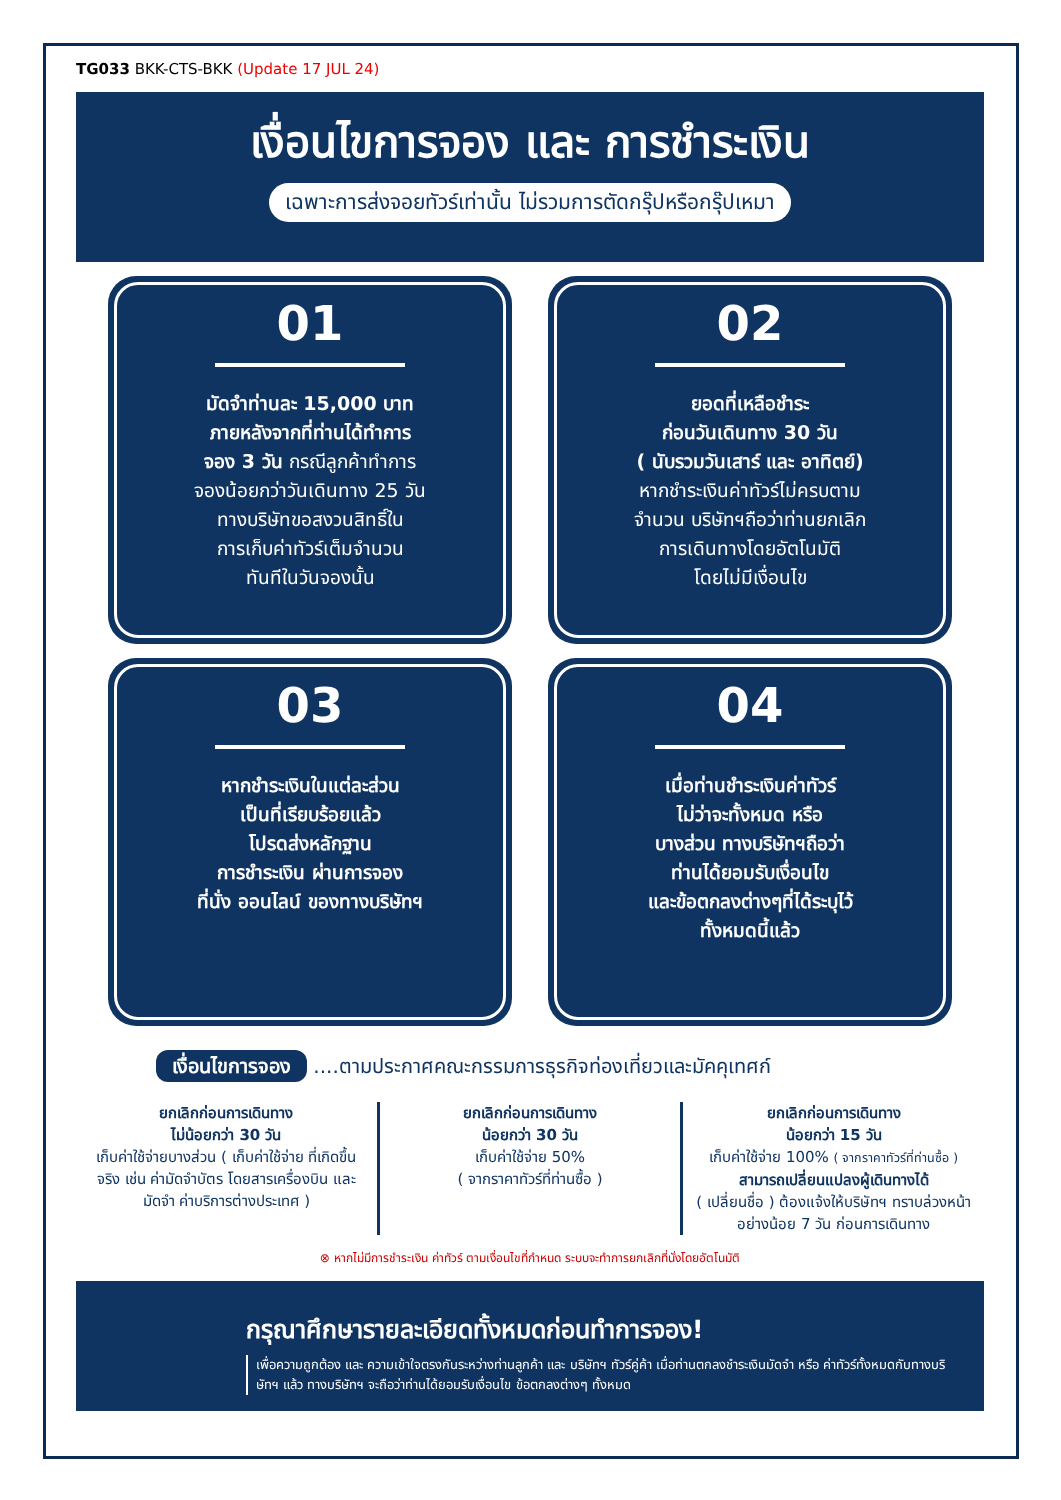TG033 BKK-CTS-BKK (Update 17 JUL 24)
เงื่อนไขการจอง และ การชำระเงิน
เฉพาะการส่งจอยทัวร์เท่านั้น ไม่รวมการตัดกรุ๊ปหรือกรุ๊ปเหมา
01
มัดจำท่านละ 15,000 บาท
ภายหลังจากที่ท่านได้ทำการ
จอง 3 วัน กรณีลูกค้าทำการ
จองน้อยกว่าวันเดินทาง 25 วัน
ทางบริษัทขอสงวนสิทธิ์ใน
การเก็บค่าทัวร์เต็มจำนวน
ทันทีในวันจองนั้น
02
ยอดที่เหลือชำระ
ก่อนวันเดินทาง 30 วัน
( นับรวมวันเสาร์ และ อาทิตย์)
หากชำระเงินค่าทัวร์ไม่ครบตาม
จำนวน บริษัทฯถือว่าท่านยกเลิก
การเดินทางโดยอัตโนมัติ
โดยไม่มีเงื่อนไข
03
หากชำระเงินในแต่ละส่วน
เป็นที่เรียบร้อยแล้ว
โปรดส่งหลักฐาน
การชำระเงิน ผ่านการจอง
ที่นั่ง ออนไลน์ ของทางบริษัทฯ
04
เมื่อท่านชำระเงินค่าทัวร์
ไม่ว่าจะทั้งหมด หรือ
บางส่วน ทางบริษัทฯถือว่า
ท่านได้ยอมรับเงื่อนไข
และข้อตกลงต่างๆที่ได้ระบุไว้
ทั้งหมดนี้แล้ว
เงื่อนไขการจอง ....ตามประกาศคณะกรรมการธุรกิจท่องเที่ยวและมัคคุเทศก์
ยกเลิกก่อนการเดินทาง
ไม่น้อยกว่า 30 วัน
เก็บค่าใช้จ่ายบางส่วน ( เก็บค่าใช้จ่าย ที่เกิดขึ้นจริง เช่น ค่ามัดจำบัตร โดยสารเครื่องบิน และมัดจำ ค่าบริการต่างประเทศ )
ยกเลิกก่อนการเดินทาง
น้อยกว่า 30 วัน
เก็บค่าใช้จ่าย 50%
( จากราคาทัวร์ที่ท่านซื้อ )
ยกเลิกก่อนการเดินทาง
น้อยกว่า 15 วัน
เก็บค่าใช้จ่าย 100% ( จากราคาทัวร์ที่ท่านซื้อ )
สามารถเปลี่ยนแปลงผู้เดินทางได้
( เปลี่ยนชื่อ ) ต้องแจ้งให้บริษัทฯ ทราบล่วงหน้าอย่างน้อย 7 วัน ก่อนการเดินทาง
⊗ หากไม่มีการชำระเงิน ค่าทัวร์ ตามเงื่อนไขที่กำหนด ระบบจะทำการยกเลิกที่นั่งโดยอัตโนมัติ
กรุณาศึกษารายละเอียดทั้งหมดก่อนทำการจอง!
เพื่อความถูกต้อง และ ความเข้าใจตรงกันระหว่างท่านลูกค้า และ บริษัทฯ ทัวร์คู่ค้า เมื่อท่านตกลงชำระเงินมัดจำ หรือ ค่าทัวร์ทั้งหมดกับทางบริษัทฯ แล้ว ทางบริษัทฯ จะถือว่าท่านได้ยอมรับเงื่อนไข ข้อตกลงต่างๆ ทั้งหมด